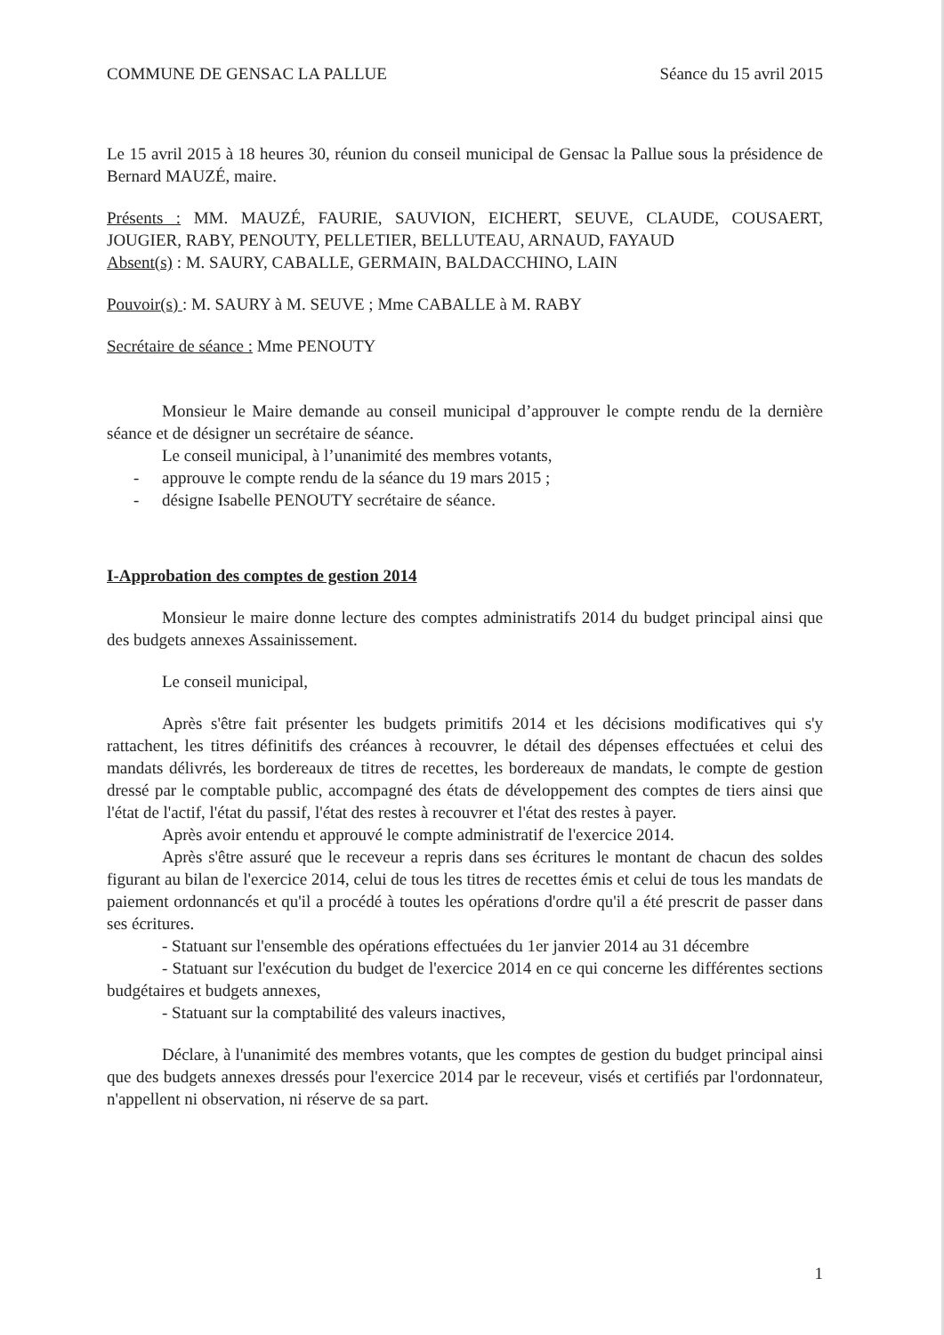COMMUNE DE GENSAC LA PALLUE Séance du 15 avril 2015
Le 15 avril 2015 à 18 heures 30, réunion du conseil municipal de Gensac la Pallue sous la présidence de Bernard MAUZÉ, maire.
Présents : MM. MAUZÉ, FAURIE, SAUVION, EICHERT, SEUVE, CLAUDE, COUSAERT, JOUGIER, RABY, PENOUTY, PELLETIER, BELLUTEAU, ARNAUD, FAYAUD
Absent(s) : M. SAURY, CABALLE, GERMAIN, BALDACCHINO, LAIN
Pouvoir(s) : M. SAURY à M. SEUVE ; Mme CABALLE à M. RABY
Secrétaire de séance : Mme PENOUTY
Monsieur le Maire demande au conseil municipal d’approuver le compte rendu de la dernière séance et de désigner un secrétaire de séance.
Le conseil municipal, à l’unanimité des membres votants,
- approuve le compte rendu de la séance du 19 mars 2015 ;
- désigne Isabelle PENOUTY secrétaire de séance.
I-Approbation des comptes de gestion 2014
Monsieur le maire donne lecture des comptes administratifs 2014 du budget principal ainsi que des budgets annexes Assainissement.
Le conseil municipal,
Après s'être fait présenter les budgets primitifs 2014 et les décisions modificatives qui s'y rattachent, les titres définitifs des créances à recouvrer, le détail des dépenses effectuées et celui des mandats délivrés, les bordereaux de titres de recettes, les bordereaux de mandats, le compte de gestion dressé par le comptable public, accompagné des états de développement des comptes de tiers ainsi que l'état de l'actif, l'état du passif, l'état des restes à recouvrer et l'état des restes à payer.
Après avoir entendu et approuvé le compte administratif de l'exercice 2014.
Après s'être assuré que le receveur a repris dans ses écritures le montant de chacun des soldes figurant au bilan de l'exercice 2014, celui de tous les titres de recettes émis et celui de tous les mandats de paiement ordonnancés et qu'il a procédé à toutes les opérations d'ordre qu'il a été prescrit de passer dans ses écritures.
- Statuant sur l'ensemble des opérations effectuées du 1er janvier 2014 au 31 décembre
- Statuant sur l'exécution du budget de l'exercice 2014 en ce qui concerne les différentes sections budgétaires et budgets annexes,
- Statuant sur la comptabilité des valeurs inactives,
Déclare, à l'unanimité des membres votants, que les comptes de gestion du budget principal ainsi que des budgets annexes dressés pour l'exercice 2014 par le receveur, visés et certifiés par l'ordonnateur, n'appellent ni observation, ni réserve de sa part.
1